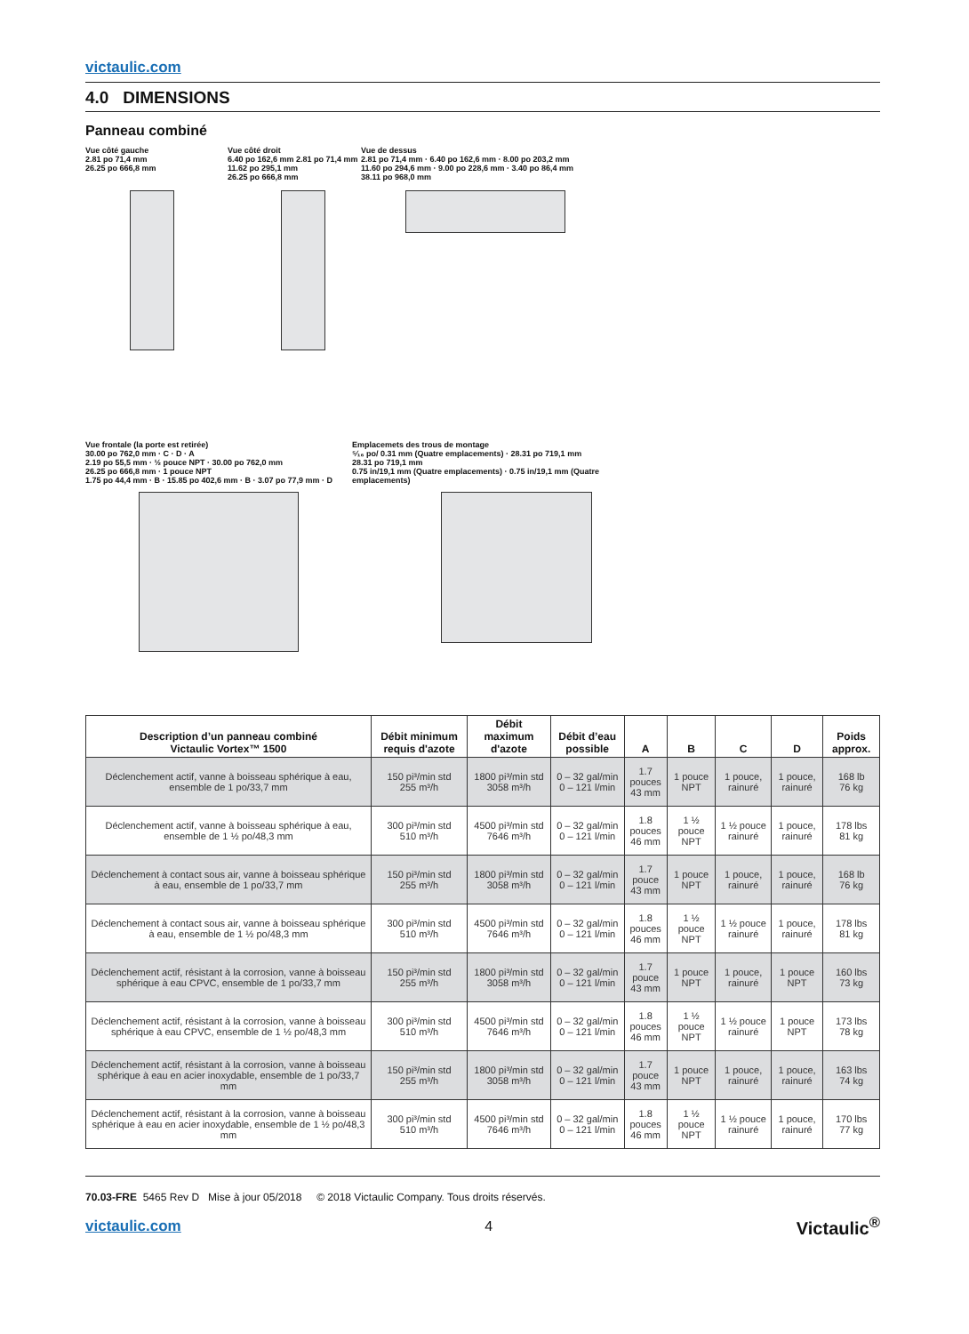victaulic.com
4.0 DIMENSIONS
Panneau combiné
Vue côté gauche
2.81 po 71,4 mm
26.25 po 666,8 mm
Vue côté droit
6.40 po 162,6 mm 2.81 po 71,4 mm
11.62 po 295,1 mm
26.25 po 666,8 mm
Vue de dessus
2.81 po 71,4 mm · 6.40 po 162,6 mm · 8.00 po 203,2 mm
11.60 po 294,6 mm · 9.00 po 228,6 mm · 3.40 po 86,4 mm
38.11 po 968,0 mm
Vue frontale (la porte est retirée)
30.00 po 762,0 mm · C · D · A
2.19 po 55,5 mm · ½ pouce NPT · 30.00 po 762,0 mm
26.25 po 666,8 mm · 1 pouce NPT
1.75 po 44,4 mm · B · 15.85 po 402,6 mm · B · 3.07 po 77,9 mm · D
Emplacemets des trous de montage
⁵⁄₁₆ po/ 0.31 mm (Quatre emplacements) · 28.31 po 719,1 mm
28.31 po 719,1 mm
0.75 in/19,1 mm (Quatre emplacements) · 0.75 in/19,1 mm (Quatre emplacements)
| Description d’un panneau combiné Victaulic Vortex™ 1500 | Débit minimum requis d'azote | Débit maximum d'azote | Débit d’eau possible | A | B | C | D | Poids approx. |
| --- | --- | --- | --- | --- | --- | --- | --- | --- |
| Déclenchement actif, vanne à boisseau sphérique à eau, ensemble de 1 po/33,7 mm | 150 pi³/min std 255 m³/h | 1800 pi³/min std 3058 m³/h | 0 – 32 gal/min 0 – 121 l/min | 1.7 pouces 43 mm | 1 pouce NPT | 1 pouce, rainuré | 1 pouce, rainuré | 168 lb 76 kg |
| Déclenchement actif, vanne à boisseau sphérique à eau, ensemble de 1 ½ po/48,3 mm | 300 pi³/min std 510 m³/h | 4500 pi³/min std 7646 m³/h | 0 – 32 gal/min 0 – 121 l/min | 1.8 pouces 46 mm | 1 ½ pouce NPT | 1 ½ pouce rainuré | 1 pouce, rainuré | 178 lbs 81 kg |
| Déclenchement à contact sous air, vanne à boisseau sphérique à eau, ensemble de 1 po/33,7 mm | 150 pi³/min std 255 m³/h | 1800 pi³/min std 3058 m³/h | 0 – 32 gal/min 0 – 121 l/min | 1.7 pouce 43 mm | 1 pouce NPT | 1 pouce, rainuré | 1 pouce, rainuré | 168 lb 76 kg |
| Déclenchement à contact sous air, vanne à boisseau sphérique à eau, ensemble de 1 ½ po/48,3 mm | 300 pi³/min std 510 m³/h | 4500 pi³/min std 7646 m³/h | 0 – 32 gal/min 0 – 121 l/min | 1.8 pouces 46 mm | 1 ½ pouce NPT | 1 ½ pouce rainuré | 1 pouce, rainuré | 178 lbs 81 kg |
| Déclenchement actif, résistant à la corrosion, vanne à boisseau sphérique à eau CPVC, ensemble de 1 po/33,7 mm | 150 pi³/min std 255 m³/h | 1800 pi³/min std 3058 m³/h | 0 – 32 gal/min 0 – 121 l/min | 1.7 pouce 43 mm | 1 pouce NPT | 1 pouce, rainuré | 1 pouce NPT | 160 lbs 73 kg |
| Déclenchement actif, résistant à la corrosion, vanne à boisseau sphérique à eau CPVC, ensemble de 1 ½ po/48,3 mm | 300 pi³/min std 510 m³/h | 4500 pi³/min std 7646 m³/h | 0 – 32 gal/min 0 – 121 l/min | 1.8 pouces 46 mm | 1 ½ pouce NPT | 1 ½ pouce rainuré | 1 pouce NPT | 173 lbs 78 kg |
| Déclenchement actif, résistant à la corrosion, vanne à boisseau sphérique à eau en acier inoxydable, ensemble de 1 po/33,7 mm | 150 pi³/min std 255 m³/h | 1800 pi³/min std 3058 m³/h | 0 – 32 gal/min 0 – 121 l/min | 1.7 pouce 43 mm | 1 pouce NPT | 1 pouce, rainuré | 1 pouce, rainuré | 163 lbs 74 kg |
| Déclenchement actif, résistant à la corrosion, vanne à boisseau sphérique à eau en acier inoxydable, ensemble de 1 ½ po/48,3 mm | 300 pi³/min std 510 m³/h | 4500 pi³/min std 7646 m³/h | 0 – 32 gal/min 0 – 121 l/min | 1.8 pouces 46 mm | 1 ½ pouce NPT | 1 ½ pouce rainuré | 1 pouce, rainuré | 170 lbs 77 kg |
70.03-FRE 5465 Rev D Mise à jour 05/2018 © 2018 Victaulic Company. Tous droits réservés.
victaulic.com 4 Victaulic<sup>®</sup>